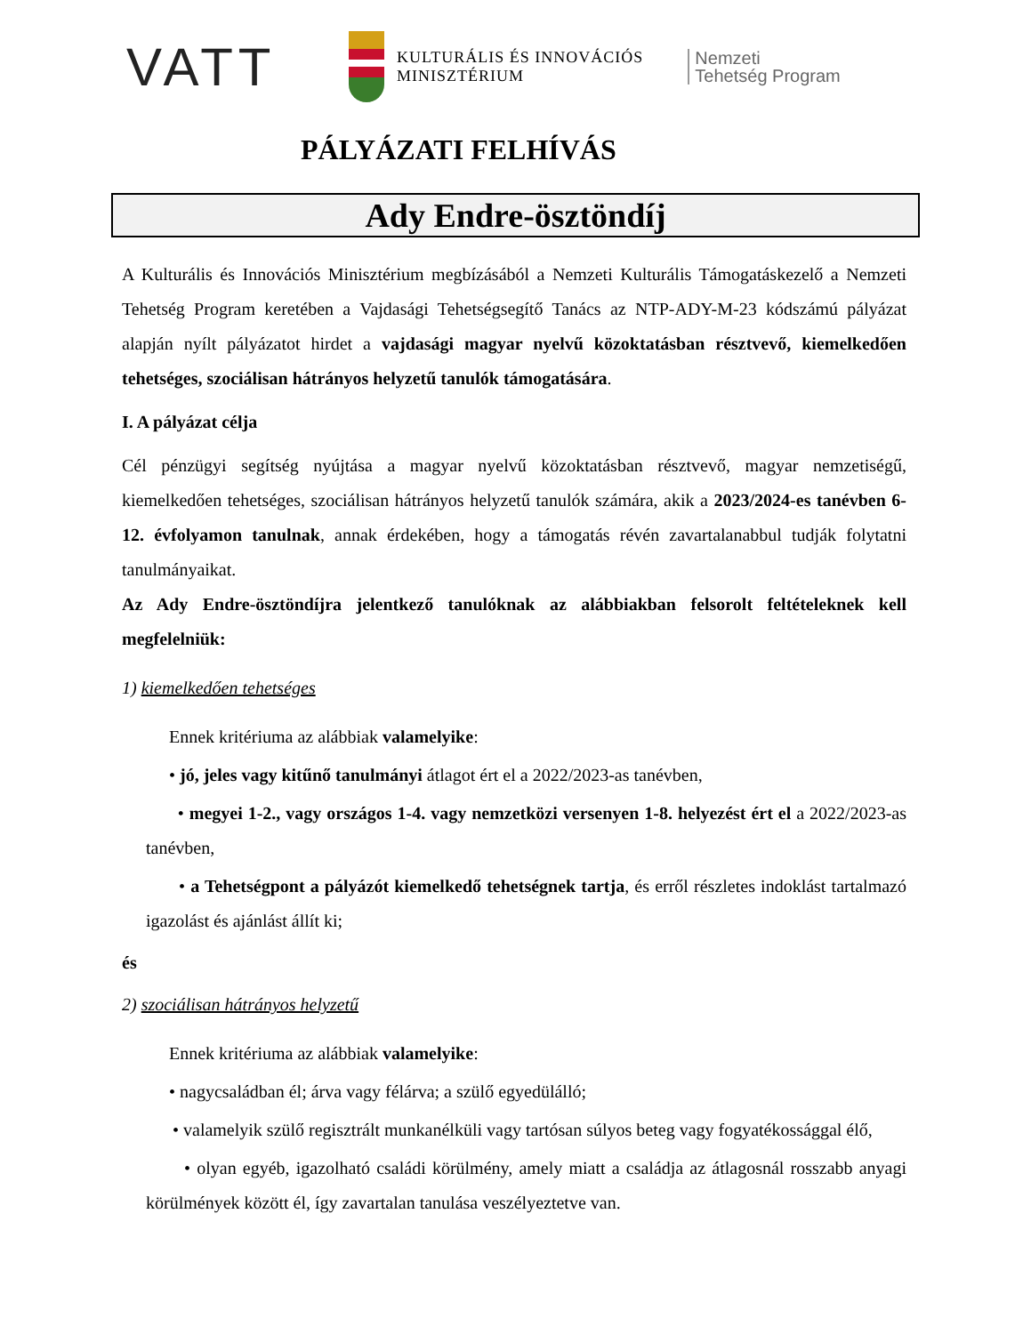VATT
KULTURÁLIS ÉS INNOVÁCIÓS
MINISZTÉRIUM
Nemzeti
Tehetség Program
PÁLYÁZATI FELHÍVÁS
Ady Endre-ösztöndíj
A Kulturális és Innovációs Minisztérium megbízásából a Nemzeti Kulturális Támogatáskezelő a Nemzeti Tehetség Program keretében a Vajdasági Tehetségsegítő Tanács az NTP-ADY-M-23 kódszámú pályázat alapján nyílt pályázatot hirdet a vajdasági magyar nyelvű közoktatásban résztvevő, kiemelkedően tehetséges, szociálisan hátrányos helyzetű tanulók támogatására.
I. A pályázat célja
Cél pénzügyi segítség nyújtása a magyar nyelvű közoktatásban résztvevő, magyar nemzetiségű, kiemelkedően tehetséges, szociálisan hátrányos helyzetű tanulók számára, akik a 2023/2024-es tanévben 6-12. évfolyamon tanulnak, annak érdekében, hogy a támogatás révén zavartalanabbul tudják folytatni tanulmányaikat.
Az Ady Endre-ösztöndíjra jelentkező tanulóknak az alábbiakban felsorolt feltételeknek kell megfelelniük:
1) kiemelkedően tehetséges
Ennek kritériuma az alábbiak valamelyike:
• jó, jeles vagy kitűnő tanulmányi átlagot ért el a 2022/2023-as tanévben,
• megyei 1-2., vagy országos 1-4. vagy nemzetközi versenyen 1-8. helyezést ért el a 2022/2023-as tanévben,
• a Tehetségpont a pályázót kiemelkedő tehetségnek tartja, és erről részletes indoklást tartalmazó igazolást és ajánlást állít ki;
és
2) szociálisan hátrányos helyzetű
Ennek kritériuma az alábbiak valamelyike:
• nagycsaládban él; árva vagy félárva; a szülő egyedülálló;
• valamelyik szülő regisztrált munkanélküli vagy tartósan súlyos beteg vagy fogyatékossággal élő,
• olyan egyéb, igazolható családi körülmény, amely miatt a családja az átlagosnál rosszabb anyagi körülmények között él, így zavartalan tanulása veszélyeztetve van.